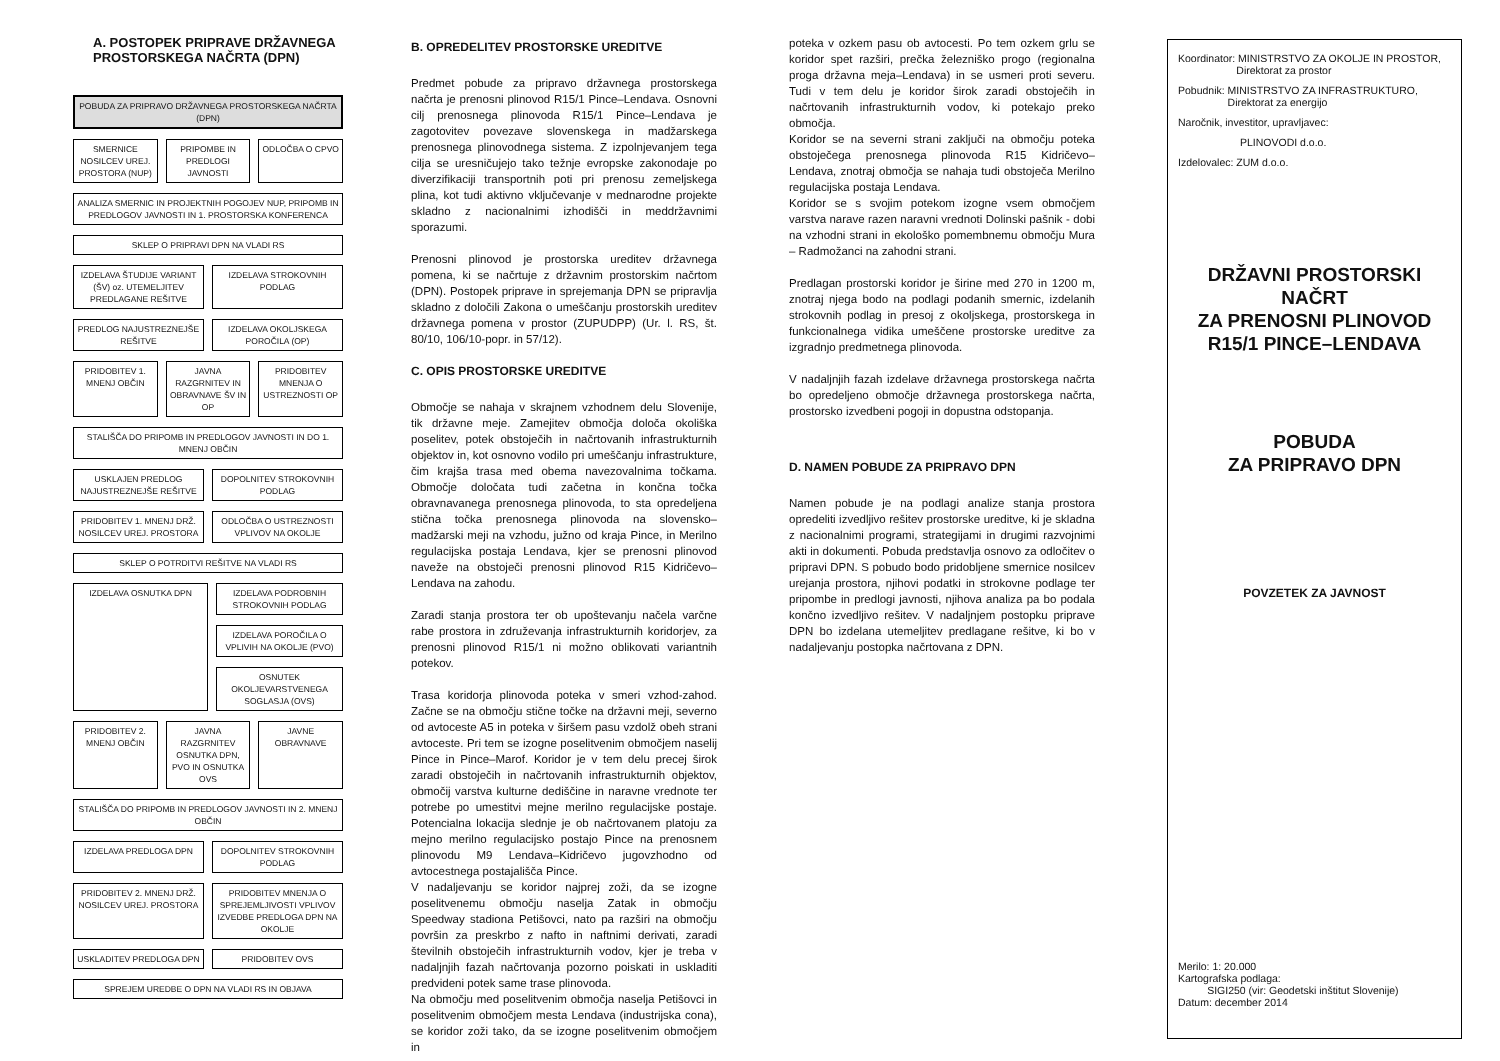A. POSTOPEK PRIPRAVE DRŽAVNEGA PROSTORSKEGA NAČRTA (DPN)
POBUDA ZA PRIPRAVO DRŽAVNEGA PROSTORSKEGA NAČRTA (DPN)
SMERNICE NOSILCEV UREJ. PROSTORA (NUP)
PRIPOMBE IN PREDLOGI JAVNOSTI ODLOČBA O CPVO
ANALIZA SMERNIC IN PROJEKTNIH POGOJEV NUP, PRIPOMB IN PREDLOGOV JAVNOSTI IN 1. PROSTORSKA KONFERENCA
SKLEP O PRIPRAVI DPN NA VLADI RS
IZDELAVA ŠTUDIJE VARIANT (ŠV) oz. UTEMELJITEV PREDLAGANE REŠITVE
IZDELAVA STROKOVNIH PODLAG
PREDLOG NAJUSTREZNEJŠE REŠITVE IZDELAVA OKOLJSKEGA POROČILA (OP)
PRIDOBITEV 1. MNENJ OBČIN JAVNA RAZGRNITEV IN OBRAVNAVE ŠV IN OP
PRIDOBITEV MNENJA O USTREZNOSTI OP
STALIŠČA DO PRIPOMB IN PREDLOGOV JAVNOSTI IN DO 1. MNENJ OBČIN
USKLAJEN PREDLOG NAJUSTREZNEJŠE REŠITVE
DOPOLNITEV STROKOVNIH PODLAG
PRIDOBITEV 1. MNENJ DRŽ. NOSILCEV UREJ. PROSTORA
ODLOČBA O USTREZNOSTI VPLIVOV NA OKOLJE
SKLEP O POTRDITVI REŠITVE NA VLADI RS
IZDELAVA OSNUTKA DPN IZDELAVA PODROBNIH STROKOVNIH PODLAG
IZDELAVA POROČILA O VPLIVIH NA OKOLJE (PVO)
OSNUTEK OKOLJEVARSTVENEGA SOGLASJA (OVS)
PRIDOBITEV 2. MNENJ OBČIN JAVNA RAZGRNITEV OSNUTKA DPN, PVO IN OSNUTKA OVS
JAVNE OBRAVNAVE
STALIŠČA DO PRIPOMB IN PREDLOGOV JAVNOSTI IN 2. MNENJ OBČIN
IZDELAVA PREDLOGA DPN DOPOLNITEV STROKOVNIH PODLAG
PRIDOBITEV 2. MNENJ DRŽ. NOSILCEV UREJ. PROSTORA
PRIDOBITEV MNENJA O SPREJEMLJIVOSTI VPLIVOV IZVEDBE PREDLOGA DPN NA OKOLJE
USKLADITEV PREDLOGA DPN PRIDOBITEV OVS
SPREJEM UREDBE O DPN NA VLADI RS IN OBJAVA
B. OPREDELITEV PROSTORSKE UREDITVE
Predmet pobude za pripravo državnega prostorskega načrta je prenosni plinovod R15/1 Pince–Lendava. Osnovni cilj prenosnega plinovoda R15/1 Pince–Lendava je zagotovitev povezave slovenskega in madžarskega prenosnega plinovodnega sistema. Z izpolnjevanjem tega cilja se uresničujejo tako težnje evropske zakonodaje po diverzifikaciji transportnih poti pri prenosu zemeljskega plina, kot tudi aktivno vključevanje v mednarodne projekte skladno z nacionalnimi izhodišči in meddržavnimi sporazumi.
Prenosni plinovod je prostorska ureditev državnega pomena, ki se načrtuje z državnim prostorskim načrtom (DPN). Postopek priprave in sprejemanja DPN se pripravlja skladno z določili Zakona o umeščanju prostorskih ureditev državnega pomena v prostor (ZUPUDPP) (Ur. l. RS, št. 80/10, 106/10-popr. in 57/12).
C. OPIS PROSTORSKE UREDITVE
Območje se nahaja v skrajnem vzhodnem delu Slovenije, tik državne meje. Zamejitev območja določa okoliška poselitev, potek obstoječih in načrtovanih infrastrukturnih objektov in, kot osnovno vodilo pri umeščanju infrastrukture, čim krajša trasa med obema navezovalnima točkama. Območje določata tudi začetna in končna točka obravnavanega prenosnega plinovoda, to sta opredeljena stična točka prenosnega plinovoda na slovensko–madžarski meji na vzhodu, južno od kraja Pince, in Merilno regulacijska postaja Lendava, kjer se prenosni plinovod naveže na obstoječi prenosni plinovod R15 Kidričevo–Lendava na zahodu.
Zaradi stanja prostora ter ob upoštevanju načela varčne rabe prostora in združevanja infrastrukturnih koridorjev, za prenosni plinovod R15/1 ni možno oblikovati variantnih potekov.
Trasa koridorja plinovoda poteka v smeri vzhod-zahod. Začne se na območju stične točke na državni meji, severno od avtoceste A5 in poteka v širšem pasu vzdolž obeh strani avtoceste. Pri tem se izogne poselitvenim območjem naselij Pince in Pince–Marof. Koridor je v tem delu precej širok zaradi obstoječih in načrtovanih infrastrukturnih objektov, območij varstva kulturne dediščine in naravne vrednote ter potrebe po umestitvi mejne merilno regulacijske postaje. Potencialna lokacija slednje je ob načrtovanem platoju za mejno merilno regulacijsko postajo Pince na prenosnem plinovodu M9 Lendava–Kidričevo jugovzhodno od avtocestnega postajališča Pince.
V nadaljevanju se koridor najprej zoži, da se izogne poselitvenemu območju naselja Zatak in območju Speedway stadiona Petišovci, nato pa razširi na območju površin za preskrbo z nafto in naftnimi derivati, zaradi številnih obstoječih infrastrukturnih vodov, kjer je treba v nadaljnjih fazah načrtovanja pozorno poiskati in uskladiti predvideni potek same trase plinovoda.
Na območju med poselitvenim območja naselja Petišovci in poselitvenim območjem mesta Lendava (industrijska cona), se koridor zoži tako, da se izogne poselitvenim območjem in
poteka v ozkem pasu ob avtocesti. Po tem ozkem grlu se koridor spet razširi, prečka železniško progo (regionalna proga državna meja–Lendava) in se usmeri proti severu. Tudi v tem delu je koridor širok zaradi obstoječih in načrtovanih infrastrukturnih vodov, ki potekajo preko območja.
Koridor se na severni strani zaključi na območju poteka obstoječega prenosnega plinovoda R15 Kidričevo–Lendava, znotraj območja se nahaja tudi obstoječa Merilno regulacijska postaja Lendava.
Koridor se s svojim potekom izogne vsem območjem varstva narave razen naravni vrednoti Dolinski pašnik - dobi na vzhodni strani in ekološko pomembnemu območju Mura – Radmožanci na zahodni strani.
Predlagan prostorski koridor je širine med 270 in 1200 m, znotraj njega bodo na podlagi podanih smernic, izdelanih strokovnih podlag in presoj z okoljskega, prostorskega in funkcionalnega vidika umeščene prostorske ureditve za izgradnjo predmetnega plinovoda.
V nadaljnjih fazah izdelave državnega prostorskega načrta bo opredeljeno območje državnega prostorskega načrta, prostorsko izvedbeni pogoji in dopustna odstopanja.
D. NAMEN POBUDE ZA PRIPRAVO DPN
Namen pobude je na podlagi analize stanja prostora opredeliti izvedljivo rešitev prostorske ureditve, ki je skladna z nacionalnimi programi, strategijami in drugimi razvojnimi akti in dokumenti. Pobuda predstavlja osnovo za odločitev o pripravi DPN. S pobudo bodo pridobljene smernice nosilcev urejanja prostora, njihovi podatki in strokovne podlage ter pripombe in predlogi javnosti, njihova analiza pa bo podala končno izvedljivo rešitev. V nadaljnjem postopku priprave DPN bo izdelana utemeljitev predlagane rešitve, ki bo v nadaljevanju postopka načrtovana z DPN.
Koordinator: MINISTRSTVO ZA OKOLJE IN PROSTOR,
Direktorat za prostor
Pobudnik: MINISTRSTVO ZA INFRASTRUKTURO,
Direktorat za energijo
Naročnik, investitor, upravljavec:
PLINOVODI d.o.o.
Izdelovalec: ZUM d.o.o.
DRŽAVNI PROSTORSKI NAČRT
ZA PRENOSNI PLINOVOD
R15/1 PINCE–LENDAVA
POBUDA
ZA PRIPRAVO DPN
POVZETEK ZA JAVNOST
Merilo: 1: 20.000
Kartografska podlaga:
SIGI250 (vir: Geodetski inštitut Slovenije)
Datum: december 2014